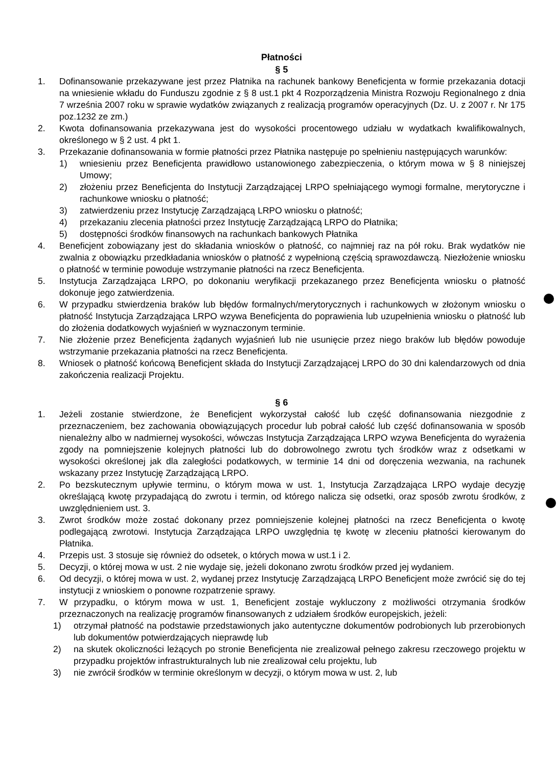Płatności
§ 5
1. Dofinansowanie przekazywane jest przez Płatnika na rachunek bankowy Beneficjenta w formie przekazania dotacji na wniesienie wkładu do Funduszu zgodnie z § 8 ust.1 pkt 4 Rozporządzenia Ministra Rozwoju Regionalnego z dnia 7 września 2007 roku w sprawie wydatków związanych z realizacją programów operacyjnych (Dz. U. z 2007 r. Nr 175 poz.1232 ze zm.)
2. Kwota dofinansowania przekazywana jest do wysokości procentowego udziału w wydatkach kwalifikowalnych, określonego w § 2 ust. 4 pkt 1.
3. Przekazanie dofinansowania w formie płatności przez Płatnika następuje po spełnieniu następujących warunków:
1) wniesieniu przez Beneficjenta prawidłowo ustanowionego zabezpieczenia, o którym mowa w § 8 niniejszej Umowy;
2) złożeniu przez Beneficjenta do Instytucji Zarządzającej LRPO spełniającego wymogi formalne, merytoryczne i rachunkowe wniosku o płatność;
3) zatwierdzeniu przez Instytucję Zarządzającą LRPO wniosku o płatność;
4) przekazaniu zlecenia płatności przez Instytucję Zarządzającą LRPO do Płatnika;
5) dostępności środków finansowych na rachunkach bankowych Płatnika
4. Beneficjent zobowiązany jest do składania wniosków o płatność, co najmniej raz na pół roku. Brak wydatków nie zwalnia z obowiązku przedkładania wniosków o płatność z wypełnioną częścią sprawozdawczą. Niezłożenie wniosku o płatność w terminie powoduje wstrzymanie płatności na rzecz Beneficjenta.
5. Instytucja Zarządzająca LRPO, po dokonaniu weryfikacji przekazanego przez Beneficjenta wniosku o płatność dokonuje jego zatwierdzenia.
6. W przypadku stwierdzenia braków lub błędów formalnych/merytorycznych i rachunkowych w złożonym wniosku o płatność Instytucja Zarządzająca LRPO wzywa Beneficjenta do poprawienia lub uzupełnienia wniosku o płatność lub do złożenia dodatkowych wyjaśnień w wyznaczonym terminie.
7. Nie złożenie przez Beneficjenta żądanych wyjaśnień lub nie usunięcie przez niego braków lub błędów powoduje wstrzymanie przekazania płatności na rzecz Beneficjenta.
8. Wniosek o płatność końcową Beneficjent składa do Instytucji Zarządzającej LRPO do 30 dni kalendarzowych od dnia zakończenia realizacji Projektu.
§ 6
1. Jeżeli zostanie stwierdzone, że Beneficjent wykorzystał całość lub część dofinansowania niezgodnie z przeznaczeniem, bez zachowania obowiązujących procedur lub pobrał całość lub część dofinansowania w sposób nienależny albo w nadmiernej wysokości, wówczas Instytucja Zarządzająca LRPO wzywa Beneficjenta do wyrażenia zgody na pomniejszenie kolejnych płatności lub do dobrowolnego zwrotu tych środków wraz z odsetkami w wysokości określonej jak dla zaległości podatkowych, w terminie 14 dni od doręczenia wezwania, na rachunek wskazany przez Instytucję Zarządzającą LRPO.
2. Po bezskutecznym upływie terminu, o którym mowa w ust. 1, Instytucja Zarządzająca LRPO wydaje decyzję określającą kwotę przypadającą do zwrotu i termin, od którego nalicza się odsetki, oraz sposób zwrotu środków, z uwzględnieniem ust. 3.
3. Zwrot środków może zostać dokonany przez pomniejszenie kolejnej płatności na rzecz Beneficjenta o kwotę podlegającą zwrotowi. Instytucja Zarządzająca LRPO uwzględnia tę kwotę w zleceniu płatności kierowanym do Płatnika.
4. Przepis ust. 3 stosuje się również do odsetek, o których mowa w ust.1 i 2.
5. Decyzji, o której mowa w ust. 2 nie wydaje się, jeżeli dokonano zwrotu środków przed jej wydaniem.
6. Od decyzji, o której mowa w ust. 2, wydanej przez Instytucję Zarządzającą LRPO Beneficjent może zwrócić się do tej instytucji z wnioskiem o ponowne rozpatrzenie sprawy.
7. W przypadku, o którym mowa w ust. 1, Beneficjent zostaje wykluczony z możliwości otrzymania środków przeznaczonych na realizację programów finansowanych z udziałem środków europejskich, jeżeli:
1) otrzymał płatność na podstawie przedstawionych jako autentyczne dokumentów podrobionych lub przerobionych lub dokumentów potwierdzających nieprawdę lub
2) na skutek okoliczności leżących po stronie Beneficjenta nie zrealizował pełnego zakresu rzeczowego projektu w przypadku projektów infrastrukturalnych lub nie zrealizował celu projektu, lub
3) nie zwrócił środków w terminie określonym w decyzji, o którym mowa w ust. 2, lub